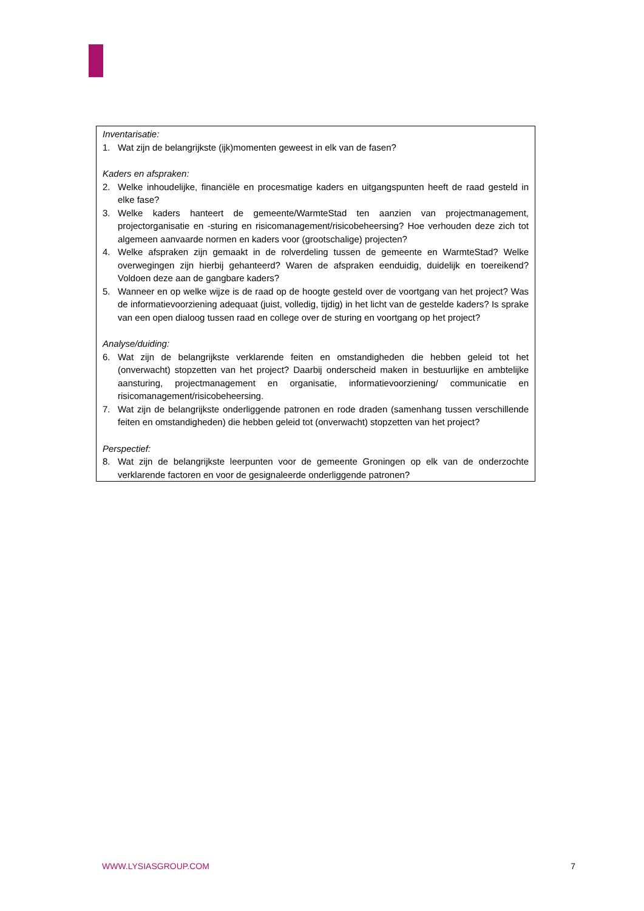Inventarisatie:
1. Wat zijn de belangrijkste (ijk)momenten geweest in elk van de fasen?
Kaders en afspraken:
2. Welke inhoudelijke, financiële en procesmatige kaders en uitgangspunten heeft de raad gesteld in elke fase?
3. Welke kaders hanteert de gemeente/WarmteStad ten aanzien van projectmanagement, projectorganisatie en -sturing en risicomanagement/risicobeheersing? Hoe verhouden deze zich tot algemeen aanvaarde normen en kaders voor (grootschalige) projecten?
4. Welke afspraken zijn gemaakt in de rolverdeling tussen de gemeente en WarmteStad? Welke overwegingen zijn hierbij gehanteerd? Waren de afspraken eenduidig, duidelijk en toereikend? Voldoen deze aan de gangbare kaders?
5. Wanneer en op welke wijze is de raad op de hoogte gesteld over de voortgang van het project? Was de informatievoorziening adequaat (juist, volledig, tijdig) in het licht van de gestelde kaders? Is sprake van een open dialoog tussen raad en college over de sturing en voortgang op het project?
Analyse/duiding:
6. Wat zijn de belangrijkste verklarende feiten en omstandigheden die hebben geleid tot het (onverwacht) stopzetten van het project? Daarbij onderscheid maken in bestuurlijke en ambtelijke aansturing, projectmanagement en organisatie, informatievoorziening/ communicatie en risicomanagement/risicobeheersing.
7. Wat zijn de belangrijkste onderliggende patronen en rode draden (samenhang tussen verschillende feiten en omstandigheden) die hebben geleid tot (onverwacht) stopzetten van het project?
Perspectief:
8. Wat zijn de belangrijkste leerpunten voor de gemeente Groningen op elk van de onderzochte verklarende factoren en voor de gesignaleerde onderliggende patronen?
WWW.LYSIASGROUP.COM 7